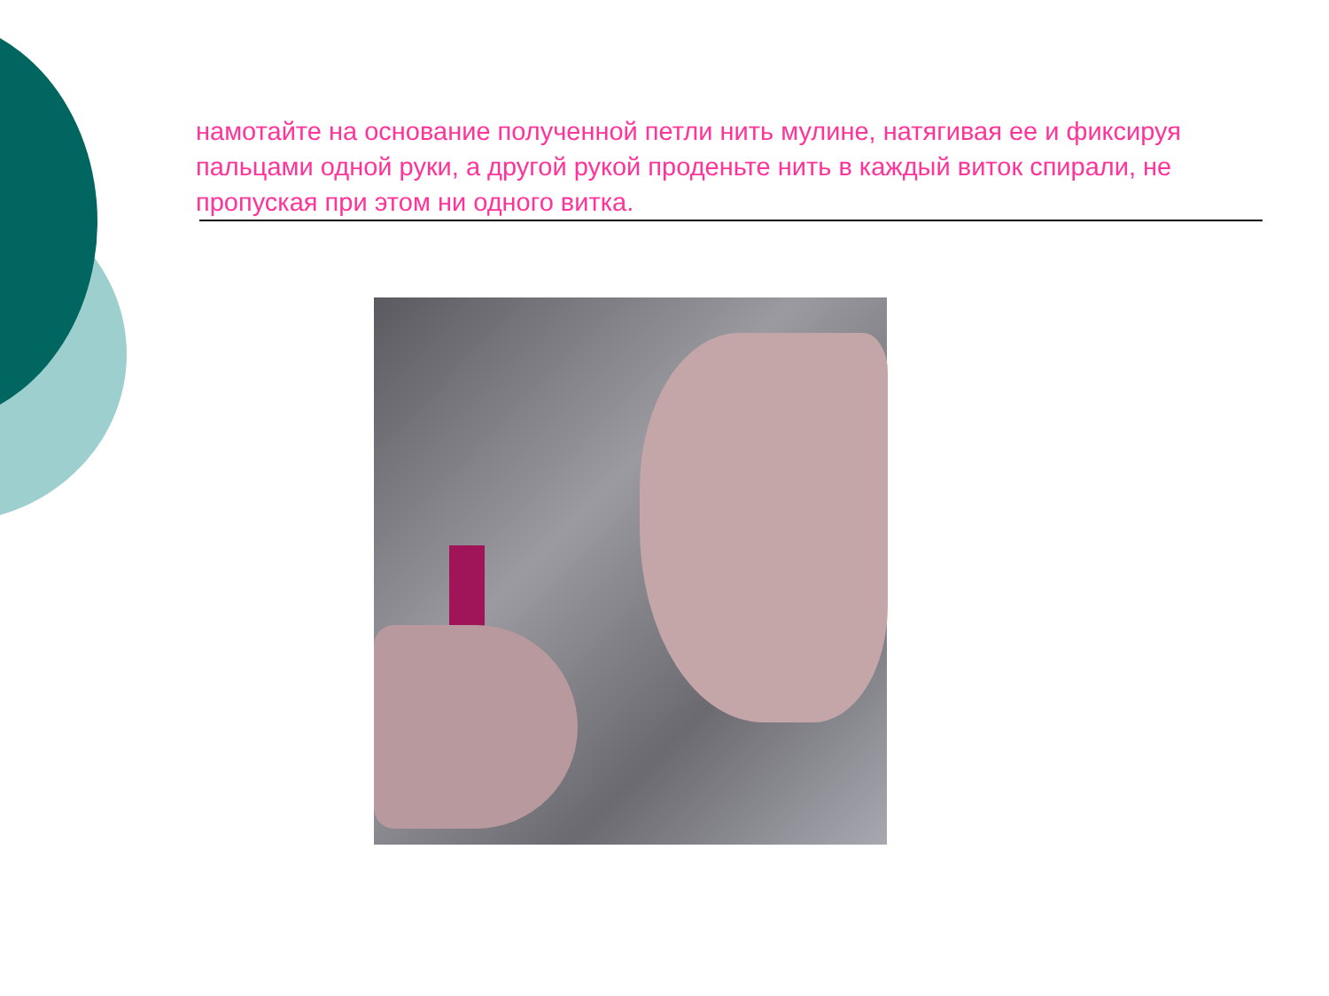намотайте на основание полученной петли нить мулине, натягивая ее и фиксируя пальцами одной руки, а другой рукой проденьте нить в каждый виток спирали, не пропуская при этом ни одного витка.